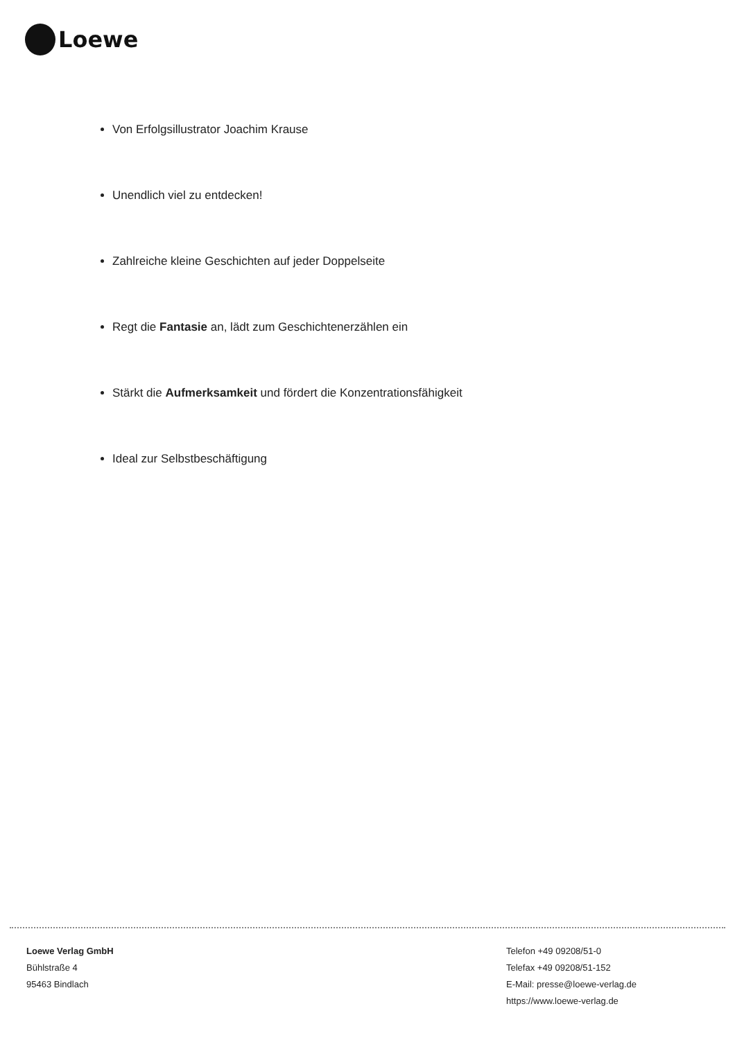Loewe
Von Erfolgsillustrator Joachim Krause
Unendlich viel zu entdecken!
Zahlreiche kleine Geschichten auf jeder Doppelseite
Regt die Fantasie an, lädt zum Geschichtenerzählen ein
Stärkt die Aufmerksamkeit und fördert die Konzentrationsfähigkeit
Ideal zur Selbstbeschäftigung
Loewe Verlag GmbH
Bühlstraße 4
95463 Bindlach
Telefon +49 09208/51-0
Telefax +49 09208/51-152
E-Mail: presse@loewe-verlag.de
https://www.loewe-verlag.de